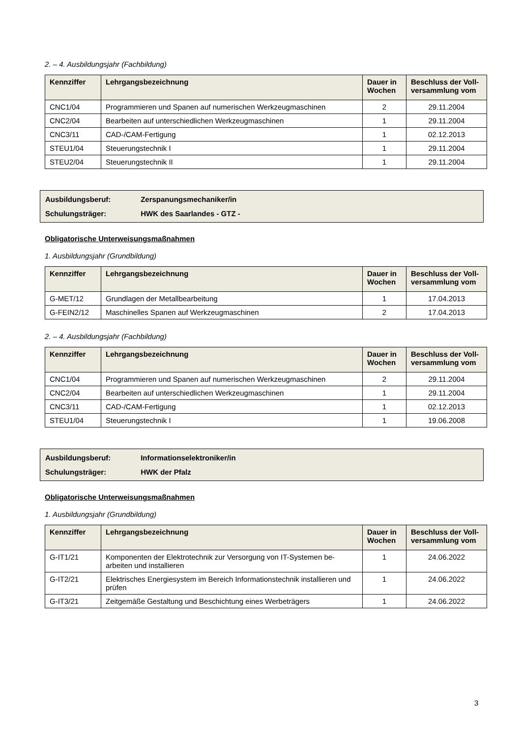2. – 4. Ausbildungsjahr (Fachbildung)
| Kennziffer | Lehrgangsbezeichnung | Dauer in Wochen | Beschluss der Voll-versammlung vom |
| --- | --- | --- | --- |
| CNC1/04 | Programmieren und Spanen auf numerischen Werkzeugmaschinen | 2 | 29.11.2004 |
| CNC2/04 | Bearbeiten auf unterschiedlichen Werkzeugmaschinen | 1 | 29.11.2004 |
| CNC3/11 | CAD-/CAM-Fertigung | 1 | 02.12.2013 |
| STEU1/04 | Steuerungstechnik I | 1 | 29.11.2004 |
| STEU2/04 | Steuerungstechnik II | 1 | 29.11.2004 |
Ausbildungsberuf: Zerspanungsmechaniker/in
Schulungsträger: HWK des Saarlandes - GTZ -
Obligatorische Unterweisungsmaßnahmen
1. Ausbildungsjahr (Grundbildung)
| Kennziffer | Lehrgangsbezeichnung | Dauer in Wochen | Beschluss der Voll-versammlung vom |
| --- | --- | --- | --- |
| G-MET/12 | Grundlagen der Metallbearbeitung | 1 | 17.04.2013 |
| G-FEIN2/12 | Maschinelles Spanen auf Werkzeugmaschinen | 2 | 17.04.2013 |
2. – 4. Ausbildungsjahr (Fachbildung)
| Kennziffer | Lehrgangsbezeichnung | Dauer in Wochen | Beschluss der Voll-versammlung vom |
| --- | --- | --- | --- |
| CNC1/04 | Programmieren und Spanen auf numerischen Werkzeugmaschinen | 2 | 29.11.2004 |
| CNC2/04 | Bearbeiten auf unterschiedlichen Werkzeugmaschinen | 1 | 29.11.2004 |
| CNC3/11 | CAD-/CAM-Fertigung | 1 | 02.12.2013 |
| STEU1/04 | Steuerungstechnik I | 1 | 19.06.2008 |
Ausbildungsberuf: Informationselektroniker/in
Schulungsträger: HWK der Pfalz
Obligatorische Unterweisungsmaßnahmen
1. Ausbildungsjahr (Grundbildung)
| Kennziffer | Lehrgangsbezeichnung | Dauer in Wochen | Beschluss der Voll-versammlung vom |
| --- | --- | --- | --- |
| G-IT1/21 | Komponenten der Elektrotechnik zur Versorgung von IT-Systemen be-arbeiten und installieren | 1 | 24.06.2022 |
| G-IT2/21 | Elektrisches Energiesystem im Bereich Informationstechnik installieren und prüfen | 1 | 24.06.2022 |
| G-IT3/21 | Zeitgemäße Gestaltung und Beschichtung eines Werbeträgers | 1 | 24.06.2022 |
3